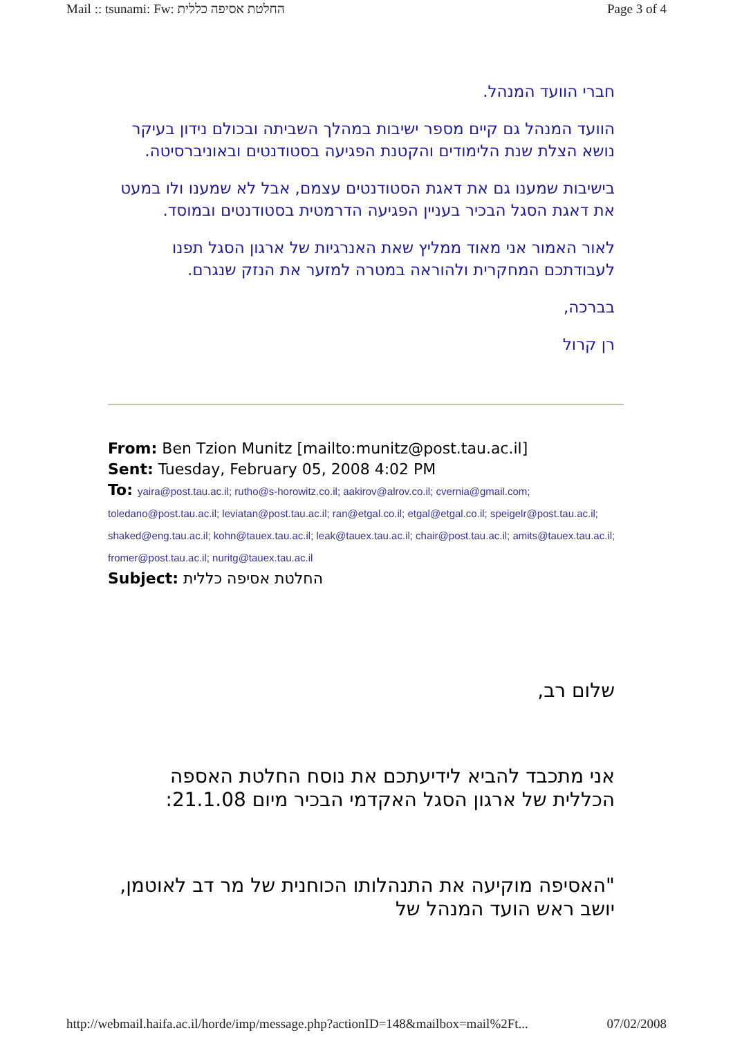Mail :: tsunami: Fw: החלטת אסיפה כללית Page 3 of 4
חברי הוועד המנהל.
הוועד המנהל גם קיים מספר ישיבות במהלך השביתה ובכולם נידון בעיקר נושא הצלת שנת הלימודים והקטנת הפגיעה בסטודנטים ובאוניברסיטה.
בישיבות שמענו גם את דאגת הסטודנטים עצמם, אבל לא שמענו ולו במעט את דאגת הסגל הבכיר בעניין הפגיעה הדרמטית בסטודנטים ובמוסד.
לאור האמור אני מאוד ממליץ שאת האנרגיות של ארגון הסגל תפנו לעבודתכם המחקרית ולהוראה במטרה למזער את הנזק שנגרם.
בברכה,
רן קרול
From: Ben Tzion Munitz [mailto:munitz@post.tau.ac.il]
Sent: Tuesday, February 05, 2008 4:02 PM
To: yaira@post.tau.ac.il; rutho@s-horowitz.co.il; aakirov@alrov.co.il; cvernia@gmail.com; toledano@post.tau.ac.il; leviatan@post.tau.ac.il; ran@etgal.co.il; etgal@etgal.co.il; speigelr@post.tau.ac.il; shaked@eng.tau.ac.il; kohn@tauex.tau.ac.il; leak@tauex.tau.ac.il; chair@post.tau.ac.il; amits@tauex.tau.ac.il; fromer@post.tau.ac.il; nuritg@tauex.tau.ac.il
Subject: החלטת אסיפה כללית
שלום רב,
אני מתכבד להביא לידיעתכם את נוסח החלטת האספה הכללית של ארגון הסגל האקדמי הבכיר מיום 21.1.08:
"האסיפה מוקיעה את התנהלותו הכוחנית של מר דב לאוטמן, יושב ראש הועד המנהל של
http://webmail.haifa.ac.il/horde/imp/message.php?actionID=148&mailbox=mail%2Ft... 07/02/2008